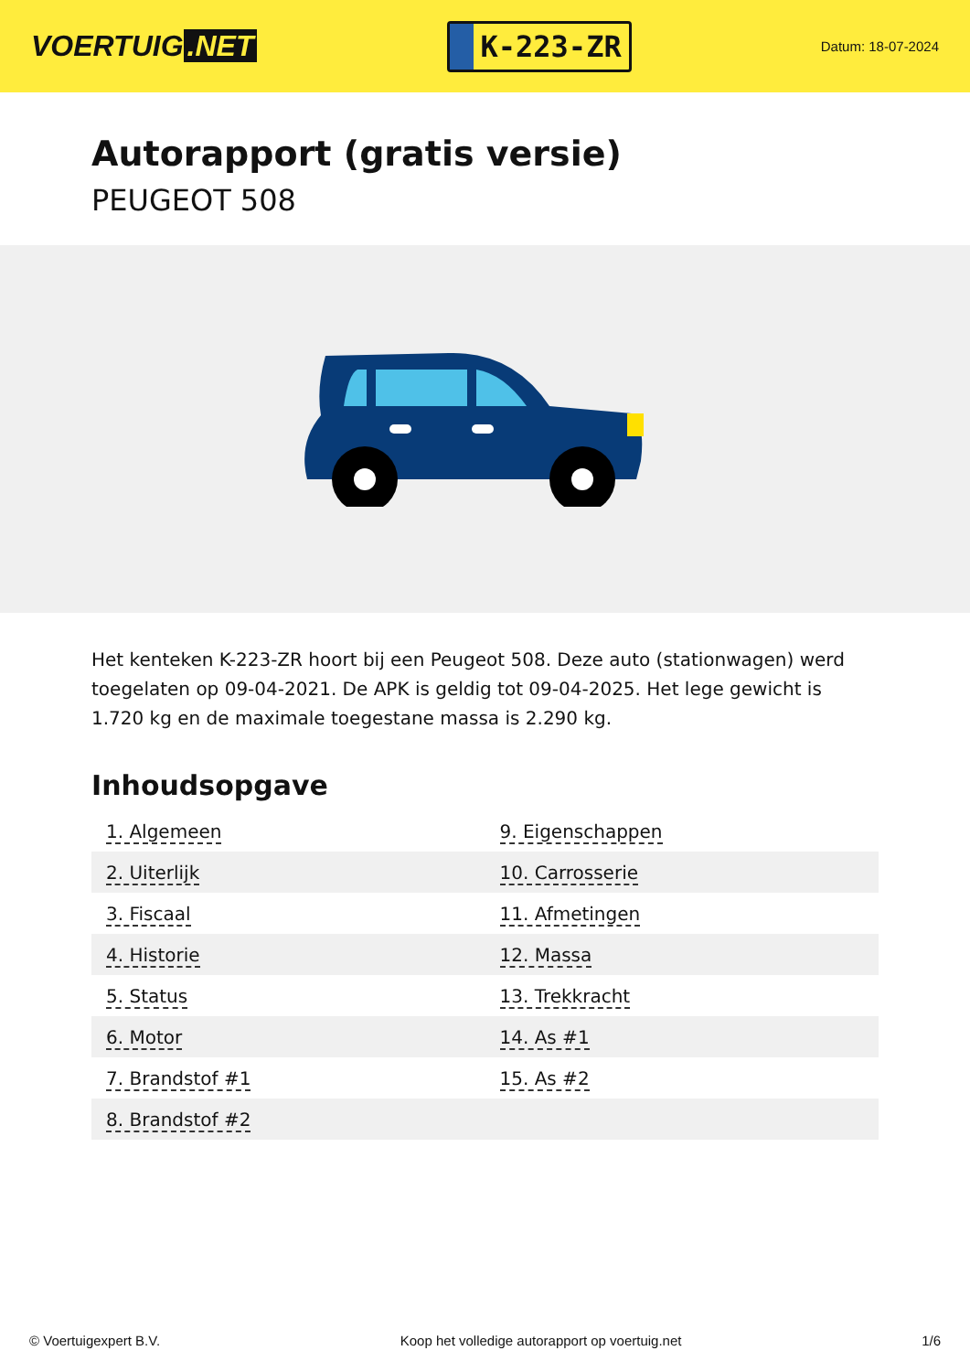VOERTUIG.NET
K-223-ZR
Datum: 18-07-2024
Autorapport (gratis versie)
PEUGEOT 508
Het kenteken K-223-ZR hoort bij een Peugeot 508. Deze auto (stationwagen) werd toegelaten op 09-04-2021. De APK is geldig tot 09-04-2025. Het lege gewicht is 1.720 kg en de maximale toegestane massa is 2.290 kg.
Inhoudsopgave
| 1. Algemeen | 9. Eigenschappen |
| 2. Uiterlijk | 10. Carrosserie |
| 3. Fiscaal | 11. Afmetingen |
| 4. Historie | 12. Massa |
| 5. Status | 13. Trekkracht |
| 6. Motor | 14. As #1 |
| 7. Brandstof #1 | 15. As #2 |
| 8. Brandstof #2 | |
© Voertuigexpert B.V. Koop het volledige autorapport op voertuig.net 1/6